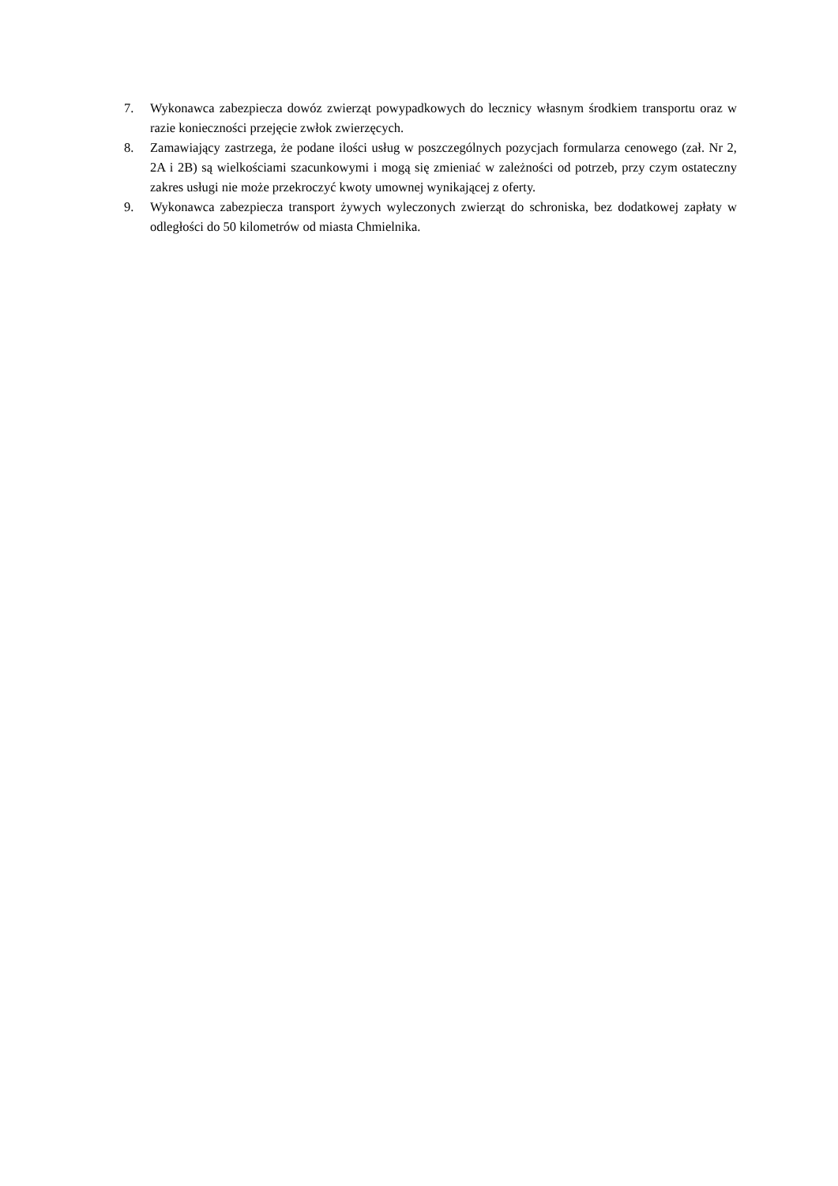7. Wykonawca zabezpiecza dowóz zwierząt powypadkowych do lecznicy własnym środkiem transportu oraz w razie konieczności przejęcie zwłok zwierzęcych.
8. Zamawiający zastrzega, że podane ilości usług w poszczególnych pozycjach formularza cenowego (zał. Nr 2, 2A i 2B) są wielkościami szacunkowymi i mogą się zmieniać w zależności od potrzeb, przy czym ostateczny zakres usługi nie może przekroczyć kwoty umownej wynikającej z oferty.
9. Wykonawca zabezpiecza transport żywych wyleczonych zwierząt do schroniska, bez dodatkowej zapłaty w odległości do 50 kilometrów od miasta Chmielnika.